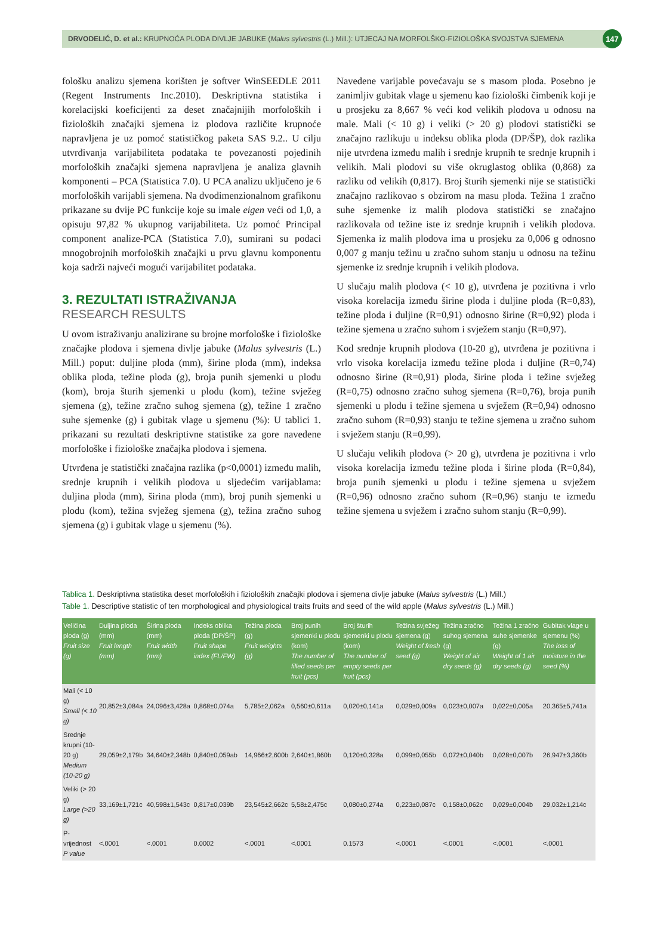DRVODELIĆ, D. et al.: KRUPNOĆA PLODA DIVLJE JABUKE (Malus sylvestris (L.) Mill.): UTJECAJ NA MORFOLŠKO-FIZIOLOŠKA SVOJSTVA SJEMENA 147
fološku analizu sjemena korišten je softver WinSEEDLE 2011 (Regent Instruments Inc.2010). Deskriptivna statistika i korelacijski koeficijenti za deset značajnijih morfoloških i fizioloških značajki sjemena iz plodova različite krupnoće napravljena je uz pomoć statističkog paketa SAS 9.2.. U cilju utvrđivanja varijabiliteta podataka te povezanosti pojedinih morfoloških značajki sjemena napravljena je analiza glavnih komponenti – PCA (Statistica 7.0). U PCA analizu uključeno je 6 morfoloških varijabli sjemena. Na dvodimenzionalnom grafikonu prikazane su dvije PC funkcije koje su imale eigen veći od 1,0, a opisuju 97,82 % ukupnog varijabiliteta. Uz pomoć Principal component analize-PCA (Statistica 7.0), sumirani su podaci mnogobrojnih morfoloških značajki u prvu glavnu komponentu koja sadrži najveći mogući varijabilitet podataka.
3. REZULTATI ISTRAŽIVANJA
RESEARCH RESULTS
U ovom istraživanju analizirane su brojne morfološke i fiziološke značajke plodova i sjemena divlje jabuke (Malus sylvestris (L.) Mill.) poput: duljine ploda (mm), širine ploda (mm), indeksa oblika ploda, težine ploda (g), broja punih sjemenki u plodu (kom), broja šturih sjemenki u plodu (kom), težine svježeg sjemena (g), težine zračno suhog sjemena (g), težine 1 zračno suhe sjemenke (g) i gubitak vlage u sjemenu (%): U tablici 1. prikazani su rezultati deskriptivne statistike za gore navedene morfološke i fiziološke značajka plodova i sjemena.
Utvrđena je statistički značajna razlika (p<0,0001) između malih, srednje krupnih i velikih plodova u sljedećim varijablama: duljina ploda (mm), širina ploda (mm), broj punih sjemenki u plodu (kom), težina svježeg sjemena (g), težina zračno suhog sjemena (g) i gubitak vlage u sjemenu (%).
Navedene varijable povećavaju se s masom ploda. Posebno je zanimljiv gubitak vlage u sjemenu kao fiziološki čimbenik koji je u prosjeku za 8,667 % veći kod velikih plodova u odnosu na male. Mali (< 10 g) i veliki (> 20 g) plodovi statistički se značajno razlikuju u indeksu oblika ploda (DP/ŠP), dok razlika nije utvrđena između malih i srednje krupnih te srednje krupnih i velikih. Mali plodovi su više okruglastog oblika (0,868) za razliku od velikih (0,817). Broj šturih sjemenki nije se statistički značajno razlikovao s obzirom na masu ploda. Težina 1 zračno suhe sjemenke iz malih plodova statistički se značajno razlikovala od težine iste iz srednje krupnih i velikih plodova. Sjemenka iz malih plodova ima u prosjeku za 0,006 g odnosno 0,007 g manju težinu u zračno suhom stanju u odnosu na težinu sjemenke iz srednje krupnih i velikih plodova.
U slučaju malih plodova (< 10 g), utvrđena je pozitivna i vrlo visoka korelacija između širine ploda i duljine ploda (R=0,83), težine ploda i duljine (R=0,91) odnosno širine (R=0,92) ploda i težine sjemena u zračno suhom i svježem stanju (R=0,97).
Kod srednje krupnih plodova (10-20 g), utvrđena je pozitivna i vrlo visoka korelacija između težine ploda i duljine (R=0,74) odnosno širine (R=0,91) ploda, širine ploda i težine svježeg (R=0,75) odnosno zračno suhog sjemena (R=0,76), broja punih sjemenki u plodu i težine sjemena u svježem (R=0,94) odnosno zračno suhom (R=0,93) stanju te težine sjemena u zračno suhom i svježem stanju (R=0,99).
U slučaju velikih plodova (> 20 g), utvrđena je pozitivna i vrlo visoka korelacija između težine ploda i širine ploda (R=0,84), broja punih sjemenki u plodu i težine sjemena u svježem (R=0,96) odnosno zračno suhom (R=0,96) stanju te između težine sjemena u svježem i zračno suhom stanju (R=0,99).
Tablica 1. Deskriptivna statistika deset morfoloških i fizioloških značajki plodova i sjemena divlje jabuke (Malus sylvestris (L.) Mill.)
Table 1. Descriptive statistic of ten morphological and physiological traits fruits and seed of the wild apple (Malus sylvestris (L.) Mill.)
| Veličina ploda (g) Fruit size (g) | Duljina ploda (mm) Fruit length (mm) | Širina ploda (mm) Fruit width (mm) | Indeks oblika ploda (DP/ŠP) Fruit shape index (FL/FW) | Težina ploda (g) Fruit weights (g) | Broj punih sjemenki u plodu (kom) The number of filled seeds per fruit (pcs) | Broj šturih sjemenki u plodu (kom) The number of empty seeds per fruit (pcs) | Težina svježeg sjemena (g) Weight of fresh seed (g) | Težina zračno suhog sjemena (g) Weight of air dry seeds (g) | Težina 1 zračno suhe sjemenke (g) Weight of 1 air dry seeds (g) | Gubitak vlage u sjemenu (%) The loss of moisture in the seed (%) |
| --- | --- | --- | --- | --- | --- | --- | --- | --- | --- | --- |
| Mali (< 10 g) Small (< 10 g) | 20,852±3,084a | 24,096±3,428a | 0,868±0,074a | 5,785±2,062a | 0,560±0,611a | 0,020±0,141a | 0,029±0,009a | 0,023±0,007a | 0,022±0,005a | 20,365±5,741a |
| Srednje krupni (10-20 g) Medium (10-20 g) | 29,059±2,179b | 34,640±2,348b | 0,840±0,059ab | 14,966±2,600b | 2,640±1,860b | 0,120±0,328a | 0,099±0,055b | 0,072±0,040b | 0,028±0,007b | 26,947±3,360b |
| Veliki (> 20 g) Large (>20 g) | 33,169±1,721c | 40,598±1,543c | 0,817±0,039b | 23,545±2,662c | 5,58±2,475c | 0,080±0,274a | 0,223±0,087c | 0,158±0,062c | 0,029±0,004b | 29,032±1,214c |
| P-vrijednost P value | <.0001 | <.0001 | 0.0002 | <.0001 | <.0001 | 0.1573 | <.0001 | <.0001 | <.0001 | <.0001 |